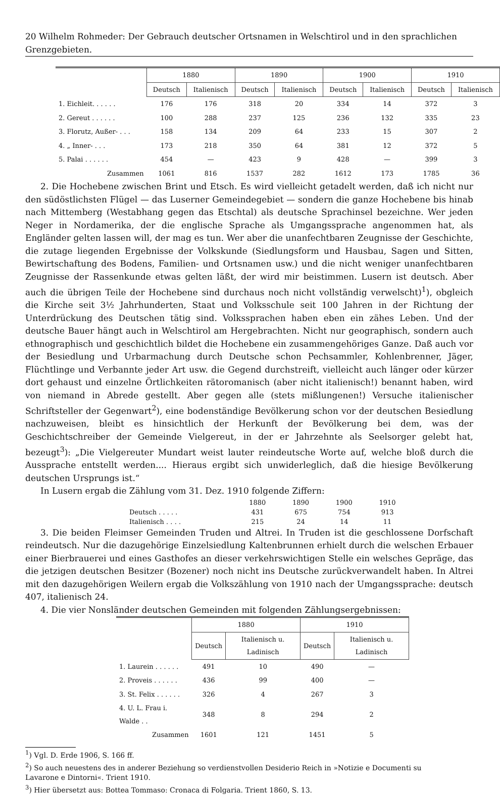20 Wilhelm Rohmeder: Der Gebrauch deutscher Ortsnamen in Welschtirol und in den sprachlichen Grenzgebieten.
| | 1880 | | 1890 | | 1900 | | 1910 | |
| --- | --- | --- | --- | --- | --- | --- | --- | --- |
| | Deutsch | Italienisch | Deutsch | Italienisch | Deutsch | Italienisch | Deutsch | Italienisch |
| 1. Eichleit. . . . . . | 176 | 176 | 318 | 20 | 334 | 14 | 372 | 3 |
| 2. Gereut . . . . . . | 100 | 288 | 237 | 125 | 236 | 132 | 335 | 23 |
| 3. Florutz, Außer- . . . | 158 | 134 | 209 | 64 | 233 | 15 | 307 | 2 |
| 4. „ Inner- . . . | 173 | 218 | 350 | 64 | 381 | 12 | 372 | 5 |
| 5. Palai . . . . . . | 454 | — | 423 | 9 | 428 | — | 399 | 3 |
| Zusammen | 1061 | 816 | 1537 | 282 | 1612 | 173 | 1785 | 36 |
2. Die Hochebene zwischen Brint und Etsch. Es wird vielleicht getadelt werden, daß ich nicht nur den südöstlichsten Flügel — das Luserner Gemeindegebiet — sondern die ganze Hochebene bis hinab nach Mittemberg (Westabhang gegen das Etschtal) als deutsche Sprachinsel bezeichne. Wer jeden Neger in Nordamerika, der die englische Sprache als Umgangssprache angenommen hat, als Engländer gelten lassen will, der mag es tun. Wer aber die unanfechtbaren Zeugnisse der Geschichte, die zutage liegenden Ergebnisse der Volkskunde (Siedlungsform und Hausbau, Sagen und Sitten, Bewirtschaftung des Bodens, Familien- und Ortsnamen usw.) und die nicht weniger unanfechtbaren Zeugnisse der Rassenkunde etwas gelten läßt, der wird mir beistimmen. Lusern ist deutsch. Aber auch die übrigen Teile der Hochebene sind durchaus noch nicht vollständig verwelscht)<sup>1</sup>), obgleich die Kirche seit 3½ Jahrhunderten, Staat und Volksschule seit 100 Jahren in der Richtung der Unterdrückung des Deutschen tätig sind. Volkssprachen haben eben ein zähes Leben. Und der deutsche Bauer hängt auch in Welschtirol am Hergebrachten. Nicht nur geographisch, sondern auch ethnographisch und geschichtlich bildet die Hochebene ein zusammengehöriges Ganze. Daß auch vor der Besiedlung und Urbarmachung durch Deutsche schon Pechsammler, Kohlenbrenner, Jäger, Flüchtlinge und Verbannte jeder Art usw. die Gegend durchstreift, vielleicht auch länger oder kürzer dort gehaust und einzelne Örtlichkeiten rätoromanisch (aber nicht italienisch!) benannt haben, wird von niemand in Abrede gestellt. Aber gegen alle (stets mißlungenen!) Versuche italienischer Schriftsteller der Gegenwart<sup>2</sup>), eine bodenständige Bevölkerung schon vor der deutschen Besiedlung nachzuweisen, bleibt es hinsichtlich der Herkunft der Bevölkerung bei dem, was der Geschichtschreiber der Gemeinde Vielgereut, in der er Jahrzehnte als Seelsorger gelebt hat, bezeugt<sup>3</sup>): „Die Vielgereuter Mundart weist lauter reindeutsche Worte auf, welche bloß durch die Aussprache entstellt werden.... Hieraus ergibt sich unwiderleglich, daß die hiesige Bevölkerung deutschen Ursprungs ist.“
In Lusern ergab die Zählung vom 31. Dez. 1910 folgende Ziffern:
| | 1880 | 1890 | 1900 | 1910 |
| Deutsch . . . . . | 431 | 675 | 754 | 913 |
| Italienisch . . . . | 215 | 24 | 14 | 11 |
3. Die beiden Fleimser Gemeinden Truden und Altrei. In Truden ist die geschlossene Dorfschaft reindeutsch. Nur die dazugehörige Einzelsiedlung Kaltenbrunnen erhielt durch die welschen Erbauer einer Bierbrauerei und eines Gasthofes an dieser verkehrswichtigen Stelle ein welsches Gepräge, das die jetzigen deutschen Besitzer (Bozener) noch nicht ins Deutsche zurückverwandelt haben. In Altrei mit den dazugehörigen Weilern ergab die Volkszählung von 1910 nach der Umgangssprache: deutsch 407, italienisch 24.
4. Die vier Nonsländer deutschen Gemeinden mit folgenden Zählungsergebnissen:
| | 1880 | | 1910 | |
| --- | --- | --- | --- | --- |
| | Deutsch | Italienisch u. Ladinisch | Deutsch | Italienisch u. Ladinisch |
| 1. Laurein . . . . . . | 491 | 10 | 490 | — |
| 2. Proveis . . . . . . | 436 | 99 | 400 | — |
| 3. St. Felix . . . . . . | 326 | 4 | 267 | 3 |
| 4. U. L. Frau i. Walde . . | 348 | 8 | 294 | 2 |
| Zusammen | 1601 | 121 | 1451 | 5 |
<sup>1</sup>) Vgl. D. Erde 1906, S. 166 ff.
<sup>2</sup>) So auch neuestens des in anderer Beziehung so verdienstvollen Desiderio Reich in »Notizie e Documenti su Lavarone e Dintorni«. Trient 1910.
<sup>3</sup>) Hier übersetzt aus: Bottea Tommaso: Cronaca di Folgaria. Trient 1860, S. 13.